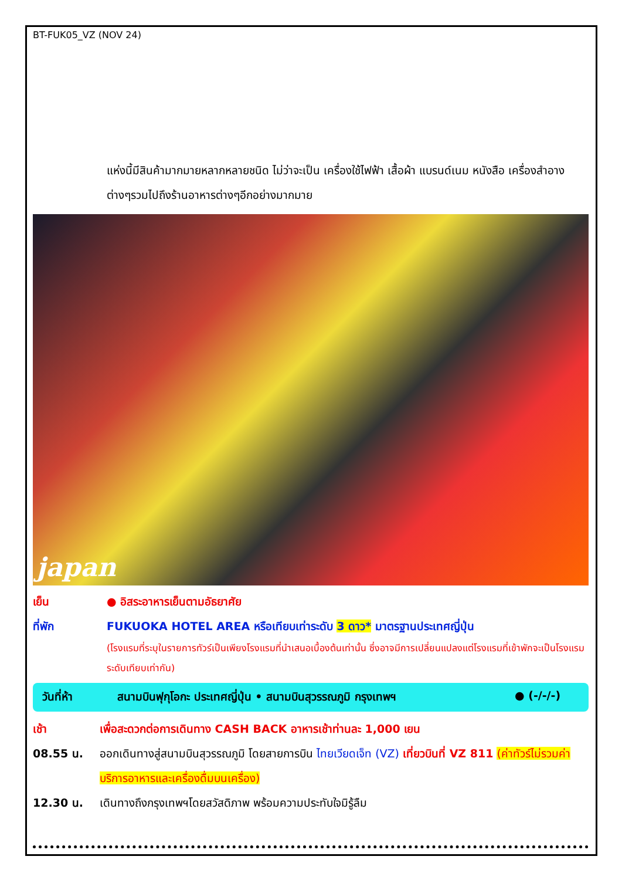BT-FUK05_VZ (NOV 24)
แห่งนี้มีสินค้ามากมายหลากหลายชนิด ไม่ว่าจะเป็น เครื่องใช้ไฟฟ้า เสื้อผ้า แบรนด์เนม หนังสือ เครื่องสำอางต่างๆรวมไปถึงร้านอาหารต่างๆอีกอย่างมากมาย
japan
เย็น ● อิสระอาหารเย็นตามอัธยาศัย
ที่พัก FUKUOKA HOTEL AREA หรือเทียบเท่าระดับ 3 ดาว* มาตรฐานประเทศญี่ปุ่น
(โรงแรมที่ระบุในรายการทัวร์เป็นเพียงโรงแรมที่นำเสนอเบื้องต้นเท่านั้น ซึ่งอาจมีการเปลี่ยนแปลงแต่โรงแรมที่เข้าพักจะเป็นโรงแรมระดับเทียบเท่ากัน)
วันที่ห้า สนามบินฟุกุโอกะ ประเทศญี่ปุ่น • สนามบินสุวรรณภูมิ กรุงเทพฯ
● (-/-/-)
เช้า เพื่อสะดวกต่อการเดินทาง CASH BACK อาหารเช้าท่านละ 1,000 เยน
08.55 น. ออกเดินทางสู่สนามบินสุวรรณภูมิ โดยสายการบิน ไทยเวียดเจ็ท (VZ) เที่ยวบินที่ VZ 811 (ค่าทัวร์ไม่รวมค่าบริการอาหารและเครื่องดื่มบนเครื่อง)
12.30 น. เดินทางถึงกรุงเทพฯโดยสวัสดิภาพ พร้อมความประทับใจมิรู้ลืม